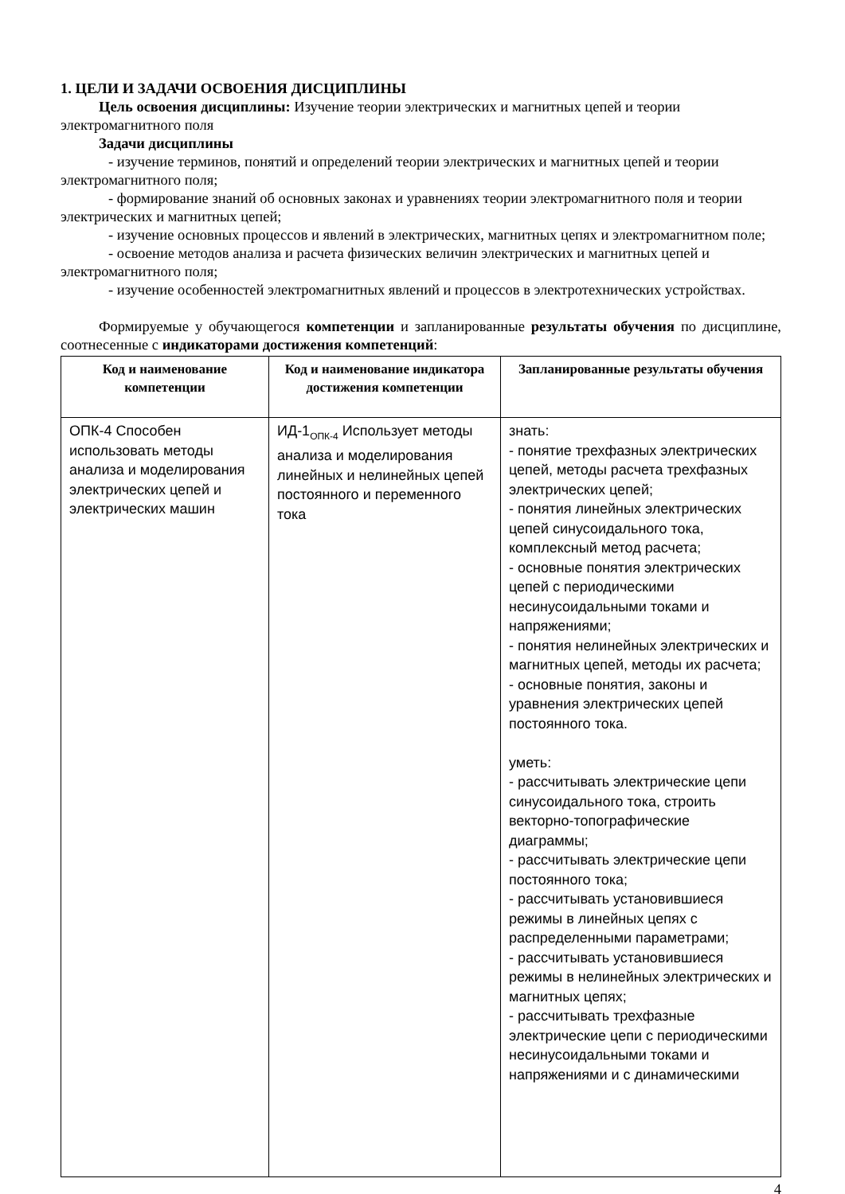1. ЦЕЛИ И ЗАДАЧИ ОСВОЕНИЯ ДИСЦИПЛИНЫ
Цель освоения дисциплины: Изучение теории электрических и магнитных цепей и теории электромагнитного поля
Задачи дисциплины
- изучение терминов, понятий и определений теории электрических и магнитных цепей и теории электромагнитного поля;
- формирование знаний об основных законах и уравнениях теории электромагнитного поля и теории электрических и магнитных цепей;
- изучение основных процессов и явлений в электрических, магнитных цепях и электромагнитном поле;
- освоение методов анализа и расчета физических величин электрических и магнитных цепей и электромагнитного поля;
- изучение особенностей электромагнитных явлений и процессов в электротехнических устройствах.
Формируемые у обучающегося компетенции и запланированные результаты обучения по дисциплине, соотнесенные с индикаторами достижения компетенций:
| Код и наименование компетенции | Код и наименование индикатора достижения компетенции | Запланированные результаты обучения |
| --- | --- | --- |
| ОПК-4 Способен использовать методы анализа и моделирования электрических цепей и электрических машин | ИД-1<sub>ОПК-4</sub> Использует методы анализа и моделирования линейных и нелинейных цепей постоянного и переменного тока | знать: - понятие трехфазных электрических цепей, методы расчета трехфазных электрических цепей; - понятия линейных электрических цепей синусоидального тока, комплексный метод расчета; - основные понятия электрических цепей с периодическими несинусоидальными токами и напряжениями; - понятия нелинейных электрических и магнитных цепей, методы их расчета; - основные понятия, законы и уравнения электрических цепей постоянного тока. уметь: - рассчитывать электрические цепи синусоидального тока, строить векторно-топографические диаграммы; - рассчитывать электрические цепи постоянного тока; - рассчитывать установившиеся режимы в линейных цепях с распределенными параметрами; - рассчитывать установившиеся режимы в нелинейных электрических и магнитных цепях; - рассчитывать трехфазные электрические цепи с периодическими несинусоидальными токами и напряжениями и с динамическими |
4